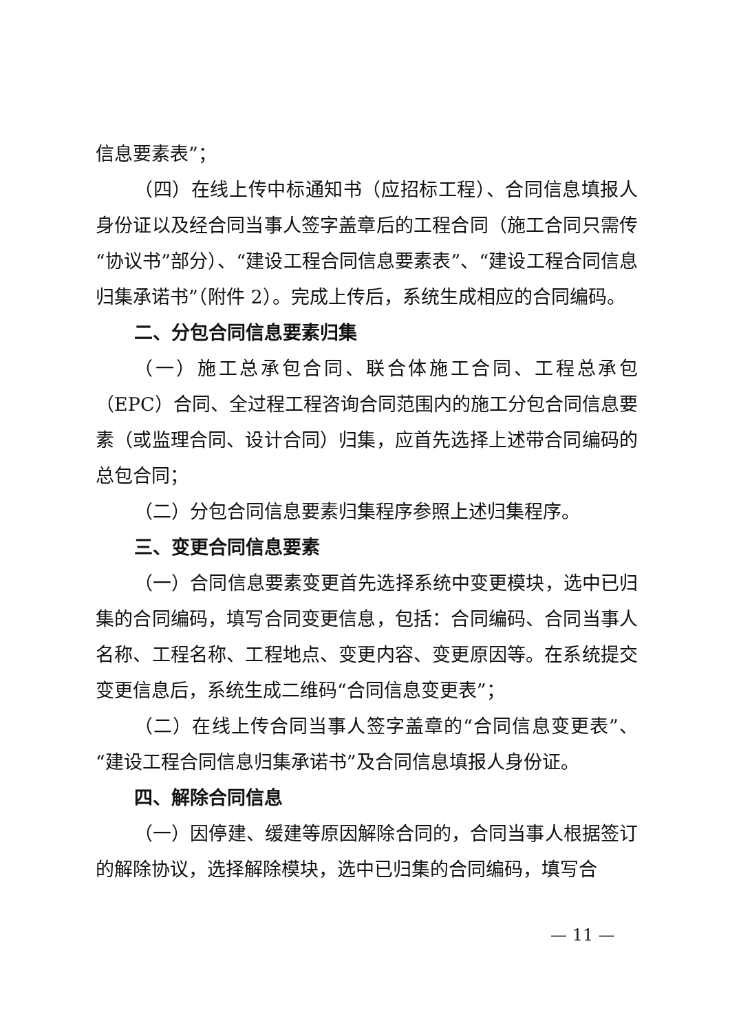信息要素表”；
（四）在线上传中标通知书（应招标工程）、合同信息填报人身份证以及经合同当事人签字盖章后的工程合同（施工合同只需传“协议书”部分）、“建设工程合同信息要素表”、“建设工程合同信息归集承诺书”（附件 2）。完成上传后，系统生成相应的合同编码。
二、分包合同信息要素归集
（一）施工总承包合同、联合体施工合同、工程总承包（EPC）合同、全过程工程咨询合同范围内的施工分包合同信息要素（或监理合同、设计合同）归集，应首先选择上述带合同编码的总包合同；
（二）分包合同信息要素归集程序参照上述归集程序。
三、变更合同信息要素
（一）合同信息要素变更首先选择系统中变更模块，选中已归集的合同编码，填写合同变更信息，包括：合同编码、合同当事人名称、工程名称、工程地点、变更内容、变更原因等。在系统提交变更信息后，系统生成二维码“合同信息变更表”；
（二）在线上传合同当事人签字盖章的“合同信息变更表”、“建设工程合同信息归集承诺书”及合同信息填报人身份证。
四、解除合同信息
（一）因停建、缓建等原因解除合同的，合同当事人根据签订的解除协议，选择解除模块，选中已归集的合同编码，填写合
— 11 —